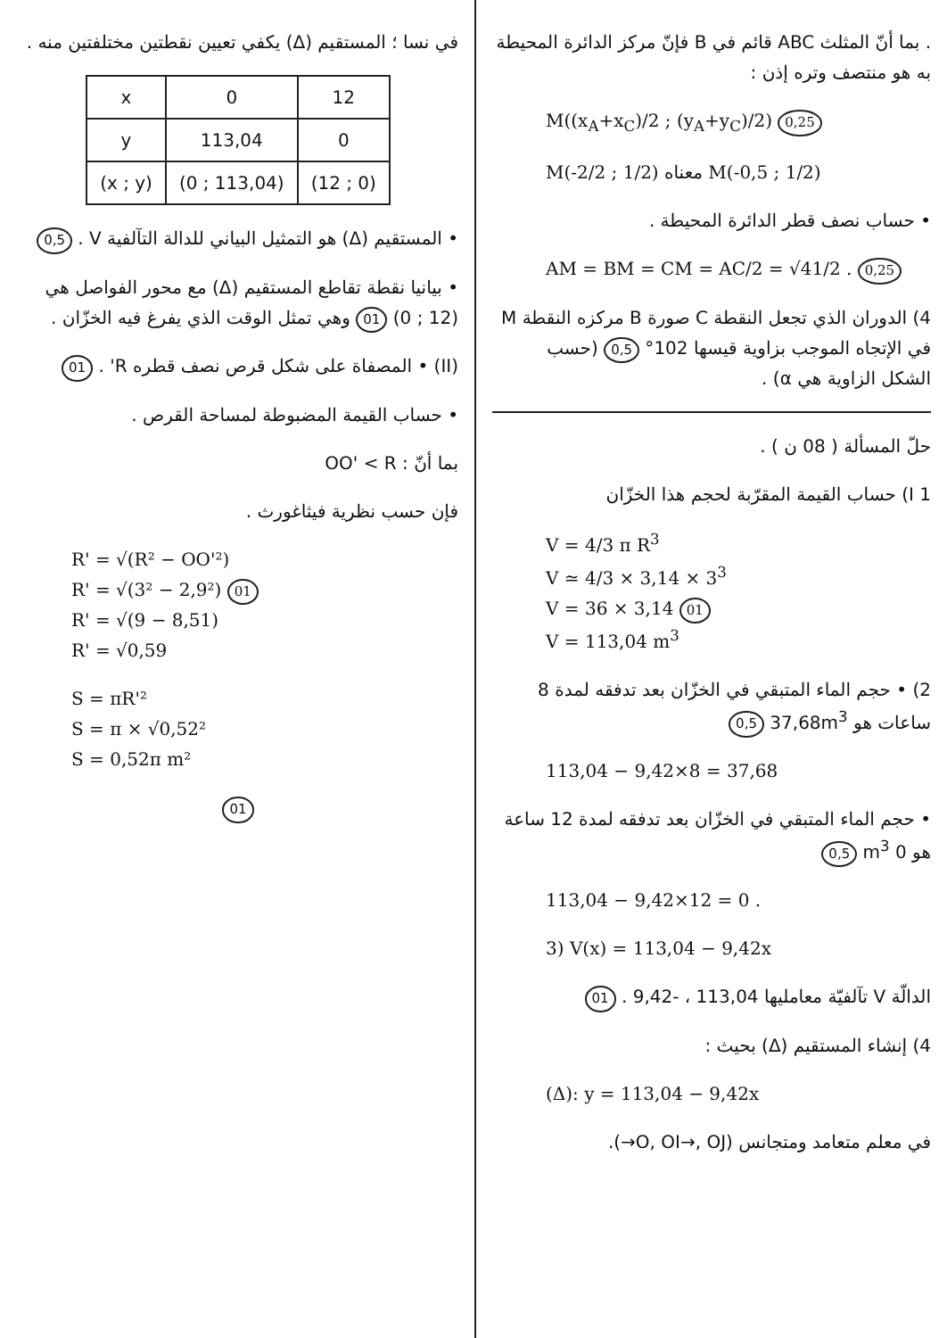. بما أنّ المثلث ABC قائم في B فإنّ مركز الدائرة المحيطة به هو منتصف وتره إذن :
M((x<sub>A</sub>+x<sub>C</sub>)/2 ; (y<sub>A</sub>+y<sub>C</sub>)/2) 0,25
M(-2/2 ; 1/2) معناه M(-0,5 ; 1/2)
• حساب نصف قطر الدائرة المحيطة .
AM = BM = CM = AC/2 = √41/2 . 0,25
4) الدوران الذي تجعل النقطة C صورة B مركزه النقطة M في الإتجاه الموجب بزاوية قيسها 102° 0,5 (حسب الشكل الزاوية هي α) .
حلّ المسألة ( 08 ن ) .
I 1) حساب القيمة المقرّبة لحجم هذا الخزّان
V = 4/3 π R<sup>3</sup>
V ≃ 4/3 × 3,14 × 3<sup>3</sup>
V = 36 × 3,14 01
V = 113,04 m<sup>3</sup>
2) • حجم الماء المتبقي في الخزّان بعد تدفقه لمدة 8 ساعات هو 37,68m<sup>3</sup> 0,5
113,04 − 9,42×8 = 37,68
• حجم الماء المتبقي في الخزّان بعد تدفقه لمدة 12 ساعة هو 0 m<sup>3</sup> 0,5
113,04 − 9,42×12 = 0 .
3) V(x) = 113,04 − 9,42x
الدالّة V تآلفيّة معامليها 113,04 ، -9,42 . 01
4) إنشاء المستقيم (Δ) بحيث :
(Δ): y = 113,04 − 9,42x
في معلم متعامد ومتجانس (O, OI→, OJ→).
في نسا ؛ المستقيم (Δ) يكفي تعيين نقطتين مختلفتين منه .
| x | 0 | 12 |
| y | 113,04 | 0 |
| (x ; y) | (0 ; 113,04) | (12 ; 0) |
• المستقيم (Δ) هو التمثيل البياني للدالة التآلفية V . 0,5
• بيانيا نقطة تقاطع المستقيم (Δ) مع محور الفواصل هي (12 ; 0) 01 وهي تمثل الوقت الذي يفرغ فيه الخزّان .
(II) • المصفاة على شكل قرص نصف قطره R' . 01
• حساب القيمة المضبوطة لمساحة القرص .
بما أنّ : OO' < R
فإن حسب نظرية فيثاغورث .
R' = √(R² − OO'²)
R' = √(3² − 2,9²) 01
R' = √(9 − 8,51)
R' = √0,59
S = πR'²
S = π × √0,52²
S = 0,52π m²
01